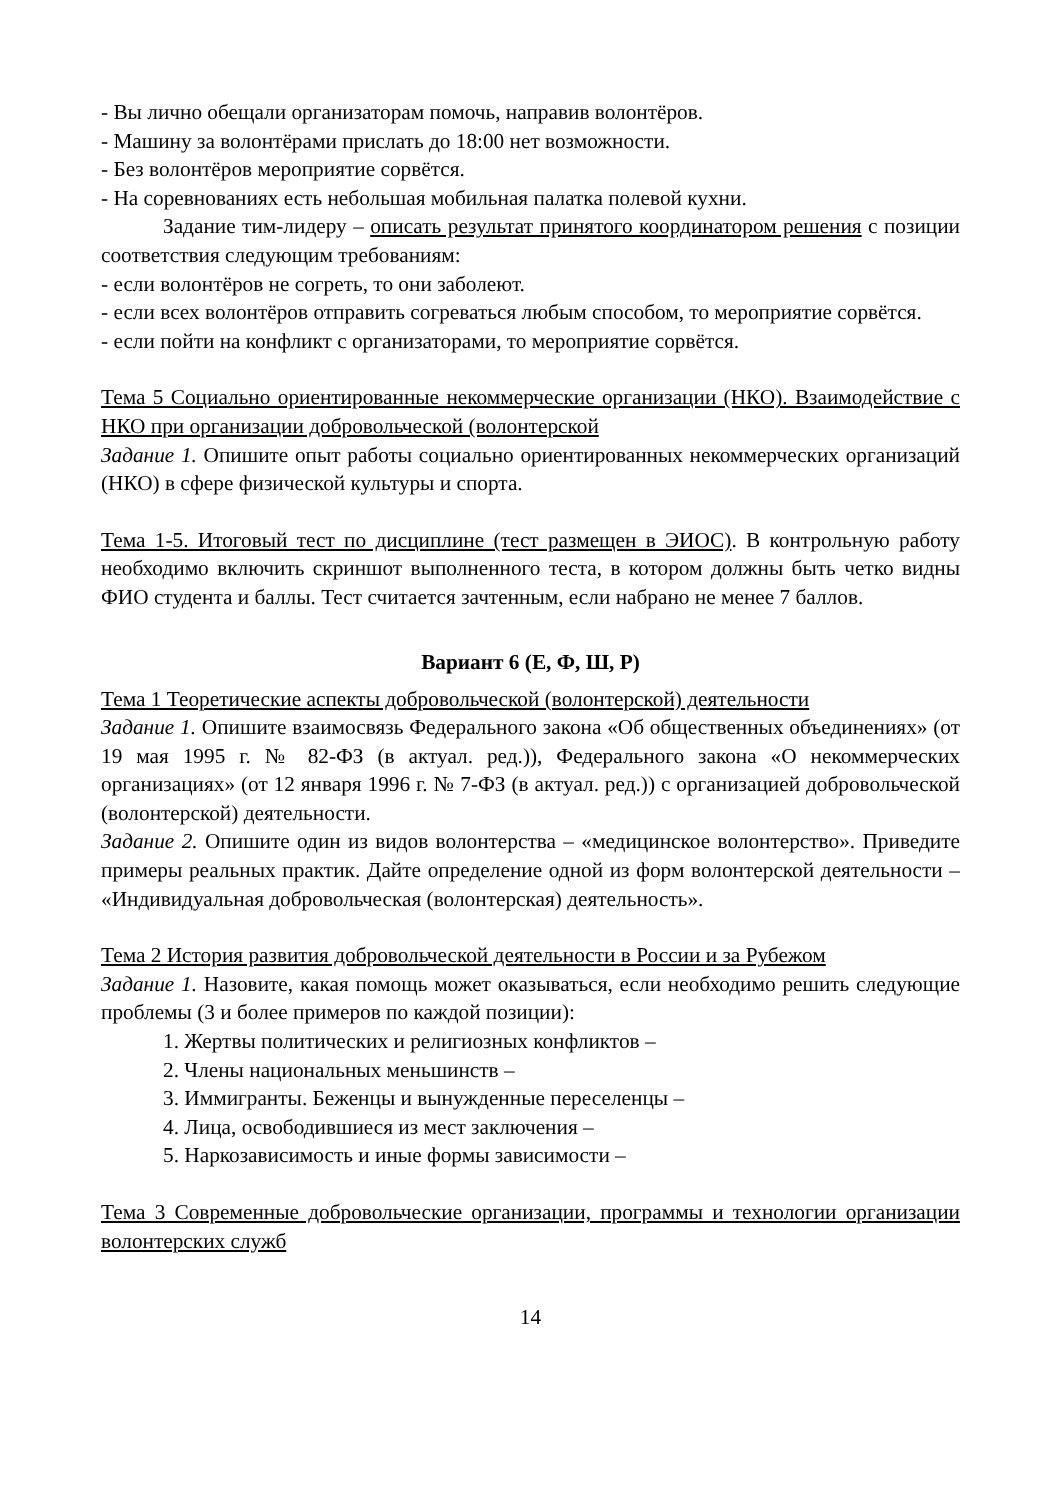- Вы лично обещали организаторам помочь, направив волонтёров.
- Машину за волонтёрами прислать до 18:00 нет возможности.
- Без волонтёров мероприятие сорвётся.
- На соревнованиях есть небольшая мобильная палатка полевой кухни.
Задание тим-лидеру – описать результат принятого координатором решения с позиции соответствия следующим требованиям:
- если волонтёров не согреть, то они заболеют.
- если всех волонтёров отправить согреваться любым способом, то мероприятие сорвётся.
- если пойти на конфликт с организаторами, то мероприятие сорвётся.
Тема 5 Социально ориентированные некоммерческие организации (НКО). Взаимодействие с НКО при организации добровольческой (волонтерской
Задание 1. Опишите опыт работы социально ориентированных некоммерческих организаций (НКО) в сфере физической культуры и спорта.
Тема 1-5. Итоговый тест по дисциплине (тест размещен в ЭИОС). В контрольную работу необходимо включить скриншот выполненного теста, в котором должны быть четко видны ФИО студента и баллы. Тест считается зачтенным, если набрано не менее 7 баллов.
Вариант 6 (Е, Ф, Ш, Р)
Тема 1 Теоретические аспекты добровольческой (волонтерской) деятельности
Задание 1. Опишите взаимосвязь Федерального закона «Об общественных объединениях» (от 19 мая 1995 г. № 82-ФЗ (в актуал. ред.)), Федерального закона «О некоммерческих организациях» (от 12 января 1996 г. № 7-ФЗ (в актуал. ред.)) с организацией добровольческой (волонтерской) деятельности.
Задание 2. Опишите один из видов волонтерства – «медицинское волонтерство». Приведите примеры реальных практик. Дайте определение одной из форм волонтерской деятельности – «Индивидуальная добровольческая (волонтерская) деятельность».
Тема 2 История развития добровольческой деятельности в России и за Рубежом
Задание 1. Назовите, какая помощь может оказываться, если необходимо решить следующие проблемы (3 и более примеров по каждой позиции):
1. Жертвы политических и религиозных конфликтов –
2. Члены национальных меньшинств –
3. Иммигранты. Беженцы и вынужденные переселенцы –
4. Лица, освободившиеся из мест заключения –
5. Наркозависимость и иные формы зависимости –
Тема 3 Современные добровольческие организации, программы и технологии организации волонтерских служб
14